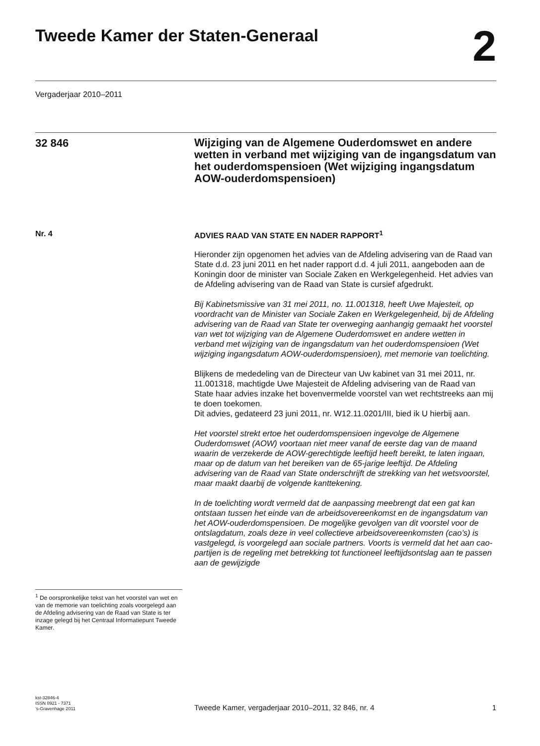Tweede Kamer der Staten-Generaal
2
Vergaderjaar 2010–2011
32 846
Wijziging van de Algemene Ouderdomswet en andere wetten in verband met wijziging van de ingangsdatum van het ouderdomspensioen (Wet wijziging ingangsdatum AOW-ouderdomspensioen)
Nr. 4 ADVIES RAAD VAN STATE EN NADER RAPPORT<sup>1</sup>
Hieronder zijn opgenomen het advies van de Afdeling advisering van de Raad van State d.d. 23 juni 2011 en het nader rapport d.d. 4 juli 2011, aangeboden aan de Koningin door de minister van Sociale Zaken en Werkgelegenheid. Het advies van de Afdeling advisering van de Raad van State is cursief afgedrukt.
Bij Kabinetsmissive van 31 mei 2011, no. 11.001318, heeft Uwe Majesteit, op voordracht van de Minister van Sociale Zaken en Werkgelegenheid, bij de Afdeling advisering van de Raad van State ter overweging aanhangig gemaakt het voorstel van wet tot wijziging van de Algemene Ouderdomswet en andere wetten in verband met wijziging van de ingangsdatum van het ouderdomspensioen (Wet wijziging ingangsdatum AOW-ouderdomspensioen), met memorie van toelichting.
Blijkens de mededeling van de Directeur van Uw kabinet van 31 mei 2011, nr. 11.001318, machtigde Uwe Majesteit de Afdeling advisering van de Raad van State haar advies inzake het bovenvermelde voorstel van wet rechtstreeks aan mij te doen toekomen.
Dit advies, gedateerd 23 juni 2011, nr. W12.11.0201/III, bied ik U hierbij aan.
Het voorstel strekt ertoe het ouderdomspensioen ingevolge de Algemene Ouderdomswet (AOW) voortaan niet meer vanaf de eerste dag van de maand waarin de verzekerde de AOW-gerechtigde leeftijd heeft bereikt, te laten ingaan, maar op de datum van het bereiken van de 65-jarige leeftijd. De Afdeling advisering van de Raad van State onderschrijft de strekking van het wetsvoorstel, maar maakt daarbij de volgende kanttekening.
In de toelichting wordt vermeld dat de aanpassing meebrengt dat een gat kan ontstaan tussen het einde van de arbeidsovereenkomst en de ingangsdatum van het AOW-ouderdomspensioen. De mogelijke gevolgen van dit voorstel voor de ontslagdatum, zoals deze in veel collectieve arbeidsovereenkomsten (cao’s) is vastgelegd, is voorgelegd aan sociale partners. Voorts is vermeld dat het aan cao-partijen is de regeling met betrekking tot functioneel leeftijdsontslag aan te passen aan de gewijzigde
<sup>1</sup> De oorspronkelijke tekst van het voorstel van wet en van de memorie van toelichting zoals voorgelegd aan de Afdeling advisering van de Raad van State is ter inzage gelegd bij het Centraal Informatiepunt Tweede Kamer.
kst-32846-4
ISSN 0921 - 7371
’s-Gravenhage 2011
Tweede Kamer, vergaderjaar 2010–2011, 32 846, nr. 4
1